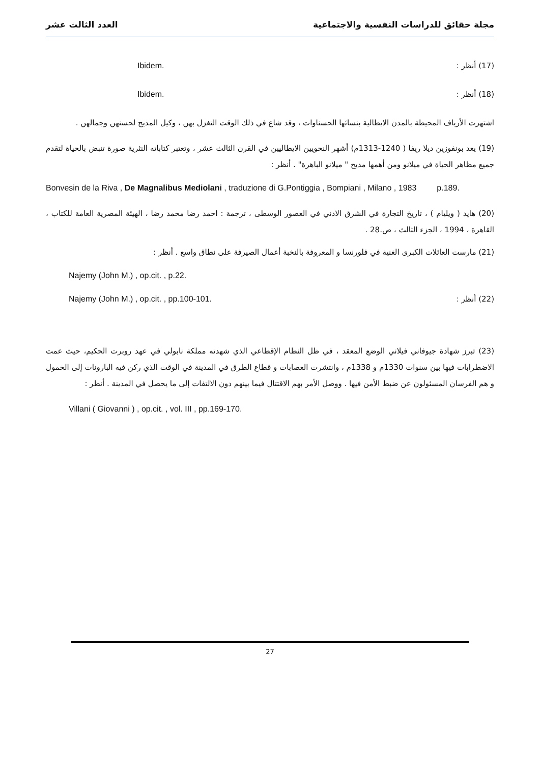مجلة حقائق للدراسات النفسية والاجتماعية العدد الثالث عشر
(17) أنظر : Ibidem.
(18) أنظر : Ibidem.
اشتهرت الأرياف المحيطة بالمدن الايطالية بنسائها الحسناوات ، وقد شاع في ذلك الوقت التغزل بهن ، وكيل المديح لحسنهن وجمالهن .
(19) يعد بونفوزين ديلا ريفا ( 1240-1313م) أشهر النحويين الايطاليين في القرن الثالث عشر ، وتعتبر كتاباته النثرية صورة تنبض بالحياة لتقدم جميع مظاهر الحياة في ميلانو ومن أهمها مديح " ميلانو الباهرة" . أنظر :
Bonvesin de la Riva , De Magnalibus Mediolani , traduzione di G.Pontiggia , Bompiani , Milano , 1983 p.189.
(20) هايد ( ويليام ) ، تاريخ التجارة في الشرق الادني في العصور الوسطى ، ترجمة : احمد رضا محمد رضا ، الهيئة المصرية العامة للكتاب ، القاهرة ، 1994 ، الجزء الثالث ، ص.28 .
(21) مارست العائلات الكبرى الغنية في فلورنسا و المعروفة بالنخبة أعمال الصيرفة على نطاق واسع . أنظر :
Najemy (John M.) , op.cit. , p.22.
(22) أنظر : Najemy (John M.) , op.cit. , pp.100-101.
(23) تبرز شهادة جيوفاني فيلاني الوضع المعقد ، في ظل النظام الإقطاعي الذي شهدته مملكة نابولي في عهد روبرت الحكيم، حيث عمت الاضطرابات فيها بين سنوات 1330م و 1338م ، وانتشرت العصابات و قطاع الطرق في المدينة في الوقت الذي ركن فيه البارونات إلى الخمول و هم الفرسان المسئولون عن ضبط الأمن فيها . ووصل الأمر بهم الاقتتال فيما بينهم دون الالتفات إلى ما يحصل في المدينة . أنظر :
Villani ( Giovanni ) , op.cit. , vol. III , pp.169-170.
27